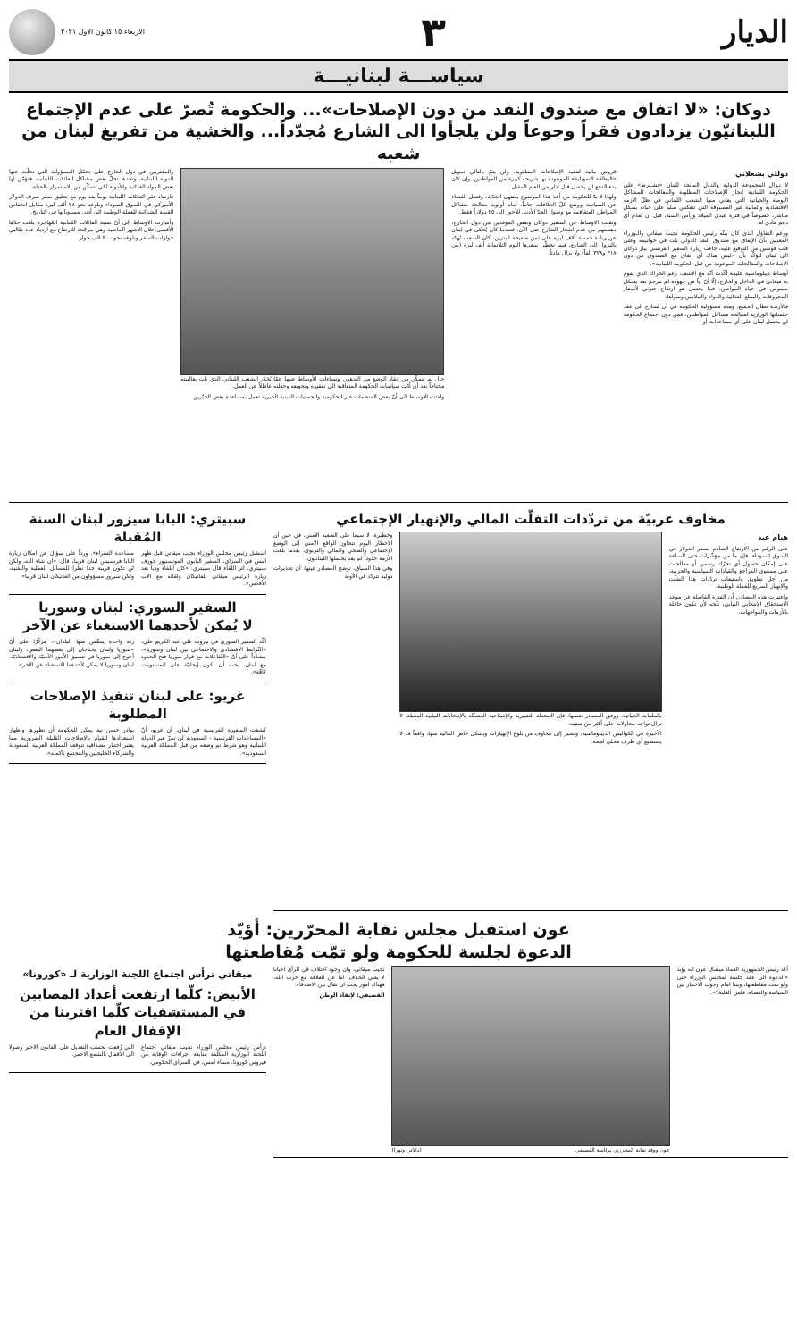الديار
٣
الاربعاء ١٥ كانون الاول ٢٠٢١
سياســـة لبنانيـــة
دوكان: «لا اتفاق مع صندوق النقد من دون الإصلاحات»... والحكومة تُصرّ على عدم الإجتماع
اللبنانيّون يزدادون فقراً وجوعاً ولن يلجأوا الى الشارع مُجدّداً... والخشية من تفريغ لبنان من شعبه
دوللي بشعلاني
لا تـزال المجموعة الدولية والدول المانحة للبنان «تشـترط» على الحكومة اللبنانية إنجاز الإصلاحات المطلوبة والمعالجات للمشاكل اليومية والحياتية التي يعاني منها الشعب اللبناني في ظلّ الأزمة الإقتصادية والمالية غير المسبوقة التي تنعكس سلباً على حياته بشكل مباشر، خصوصاً في فترة عيدي الميلاد ورأس السنة، قبل أن تُقدّم أي دعم مادي له.
ورغم التفاؤل الذي كان يبثّه رئيس الحكومة نجيب ميقاتي والـوزراء المعنيين بأنّ الإتفاق مع صندوق النقد الدولي بات في خواتيمه وعلى قاب قوسين من التوقيع عليه، جاءت زيارة السفير الفرنسي بيار دوكان الى لبنان لتؤكّد بأن «ليس هناك أي إتفاق مع الصندوق من دون الإصلاحات والمعالجات الموعودة من قبل الحكومة اللبنانية».
أوساط ديبلوماسية عليمة أكّدت أنّه مع الأسف، رغم الحراك الذي يقوم به ميقاتي في الداخل والخارج، إلّا أنّ أياً من جهوده لم تترجم بعد بشكل ملموس في حياة المواطن. فما يحصل هو ارتفاع جنوني لأسعار المحروقات والسلع الغذائية والدواء والملابس وسواها.
فالأزمـة تطال الجميع، وهذه مسؤولية الحكومة في أن تُسارع الى عقد جلساتها الوزارية لمعالجة مشاكل المواطنين، فمن دون اجتماع الحكومة لن يحصل لبنان على أي مساعدات أو
قروض مالية لتنفيذ الإصلاحات المطلوبة، ولن يتمّ بالتالي تمويل «البطاقة التمويلية» الموعودة بها شريحة كبيرة من المواطنين، وإن كان بدء الدفع لن يحصل قبل آذار من العام المقبل.
ولهذا لا بدّ للحكومة من أخذ هذا الموضوع بمنتهى الجدّية، وفصل القضاء عن السياسة ووضع كلّ الخلافات جانباً، أمام أولوية معالجة مشاكل المواطن المتفاقمة مع وصول الحدّ الأدنى للأجور الى ٢٥ دولاراً فقط.
ونقلت الاوساط عن السفير دوكان وبعض الموفدين من دول الخارج، دهشتهم من عدم انفجار الشارع حتى الآن، فعندما كان يُحكى في لبنان عن زيادة خمسة آلاف ليرة على ثمن صفيحة البنزين، كان الشعب يُهدّد بالنزول الى الشارع، فيما تخطّى سعرها اليوم الثلاثمائة ألف ليرة (بين ٣١٨ و٣٢٨ ألفاً) ولا يزال هادئاً.
حال لم تتمكّن من إنقاذ الوضع من التدهور. وتساءلت الأوساط عينها عمّا يُخدّر الشعب اللبناني الذي بات بغالبيته محتاجاً بعد أن أدّت سياسات الحكومة المتعاقبة الى تفقيره وتجويعه وجعلته عاطلاً عن العمل.
ولفتت الاوساط الى أنّ بعض المنظمات غير الحكومية والجمعيات الدينية الخيرية تعمل بمساعدة بعض الخيّرين
والمغتربين في دول الخارج على تحمّل المسؤولية التي تخلّت عنها الدولة اللبنانية، وتجدها تحلّ بعض مشاكل العائلات اللبنانية، فتؤمّن لها بعض المواد الغذائية والأدوية لكي تتمكّن من الاستمرار بالحياة.
فازدياد فقر العائلات اللبنانية يوماً بعد يوم مع تحليق سعر صرف الدولار الأميركي في السوق السوداء وبلوغه نحو ٢٨ ألف ليرة مقابل انخفاض القيمة الشرائية للعملة الوطنية الى أدنى مستوياتها في التاريخ.
وأشارت الاوساط الى أنّ نسبة العائلات اللبنانية المُهاجرة بلغت حدّها الأقصى خلال الأشهر الماضية وهي مرجّحة للارتفاع مع ازدياد عدد طالبي جوازات السفر وبلوغه نحو ٣٠٠ الف جواز.
مخاوف غربيّة من تردّدات التفلّت المالي والإنهيار الإجتماعي
هيام عيد
على الرغم من الارتفاع الصادم لسعر الدولار في السوق السوداء، فإن ما من مؤشّرات حتى الساعة على إمكان حصول أي تحرّك رسمي أو معالجات على مستوى المراجع والقيادات السياسية والحزبية، من أجل تطويق واستيعاب تردّدات هذا التفلّت والإنهيار السريع للعملة الوطنية.
واعتبرت هذه المصادر، أن الفترة الفاصلة عن موعد الإستحقاق الإنتخابي النيابي، تتّجه لأن تكون حافلة بالأزمات والمواجهات.
بالملفات الحياتية. ووفق المصادر نفسها، فإن المحطة التغييرية والإصلاحية المتمثّلة بالإنتخابات النيابية المقبلة، لا تزال تواجه محاولات على أكثر من صعيد.
الأخيرة في الكواليس الديبلوماسية، وتشير إلى مخاوف من بلوغ الإنهيارات وبشكل خاص المالية منها، واقعاً قد لا يستطيع أي طرف محلي لجمه.
وخطيرة، لا سيما على الصعيد الأمني، في حين أن الأخطار اليوم تتجاوز الواقع الأمني إلى الوضع الإجتماعي والصحي والمالي والتربوي، بعدما بلغت الأزمة حدوداً لم يعد يحتملها اللبنانيون.
وفي هذا السياق، توضح المصادر عينها، أن تحذيرات دولية تتردّد في الآونة
سبيتري: البابا سيزور لبنان السنة المُقبلة
استقبل رئيس مجلس الوزراء نجيب ميقاتي قبل ظهر امس في السراي، السفير البابوي المونسنيور جوزف سبيتري. اثر اللقاء قال سبيتري: «كان اللقاء وديا بعد زيارة الرئيس ميقاتي للفاتيكان ولقائه مع الأب الأقدس».
مساعدة الفقراء». ورداً على سؤال عن امكان زيارة البابا فرنسيس لبنان قريبا، قال: «ان شاء الله، ولكن لن تكون قريبة جدا نظرا للمسائل العملية والتقنية، ولكن سيزور مسؤولون من الفاتيكان لبنان قريبا».
السفير السوري: لبنان وسوريا
لا يُمكن لأحدهما الاستغناء عن الآخر
أكّد السفير السوري في بيروت علي عبد الكريم علي، «التّرابط الاقتصادي والاجتماعي بين لبنان وسوريا»، مشدّداً على أنّ «التّفاعلات مع قرار سوريا فتح الحدود مع لبنان، يجب أن تكون إيجابيّة على المستويات كافّة».
رئة واحدة يتنفّس منها البلدان»، مركّزًا على أنّ «سوريا ولبنان يحتاجان إلى بعضهما البعض، ولبنان أحوج إلى سوريا في تنسيق الأمور الأمنيّة والاقتصاديّة. لبنان وسوريا لا يمكن لأحدهما الاستغناء عن الآخر».
غريو: على لبنان تنفيذ الإصلاحات المطلوبة
كشفت السفيرة الفرنسية في لبنان، آن غريو، أنّ «المساعدات الفرنسية - السعودية لن تمرّ عبر الدولة اللبنانية وهو شرط تم وضعه من قبل المملكة العربية السعودية».
بوادر حسن نية يمكن للحكومة أن تظهرها واظهار استعدادها للقيام بالإصلاحات القليلة الضرورية مما يعتبر اختبار مصداقية تتوقعه المملكة العربية السعودية والشركاء الخليجيين والمجتمع بأكمله».
عون استقبل مجلس نقابة المحرّرين: أؤيّد
الدعوة لجلسة للحكومة ولو تمّت مُقاطعتها
أكد رئيس الجمهورية العماد ميشال عون انه يؤيد «الدعوة الى عقد جلسة لمجلس الوزراء حتى ولو تمت مقاطعتها، وبتنا امام وجوب الاختيار بين السياسة والقضاء، فلمن الغلبة؟».
عون ووفد نقابة المحررين برئاسة القصيفي (دالاتي ونهرا)
نجيب ميقاتي، وان وجود اختلاف في الرأي احيانا لا يعني الخلاف. اما عن العلاقة مع حزب الله، فهناك امور يجب ان تقال بين الاصدقاء.
القصيفي: لإنقاذ الوطن
ميقاتي ترأس اجتماع اللجنة الوزارية لـ «كورونا»
الأبيض: كلّما ارتفعت أعداد المصابين
في المستشفيات كلّما اقتربنا من الإقفال العام
ترأس رئيس مجلس الوزراء نجيب ميقاتي اجتماع اللجنة الوزارية المكلفة متابعة إجراءات الوقاية من فيروس كورونا، مساء امس، في السراي الحكومي.
التي رُفعت بحسب التعديل على القانون الاخير وصولا الى الاقفال بالشمع الاحمر.